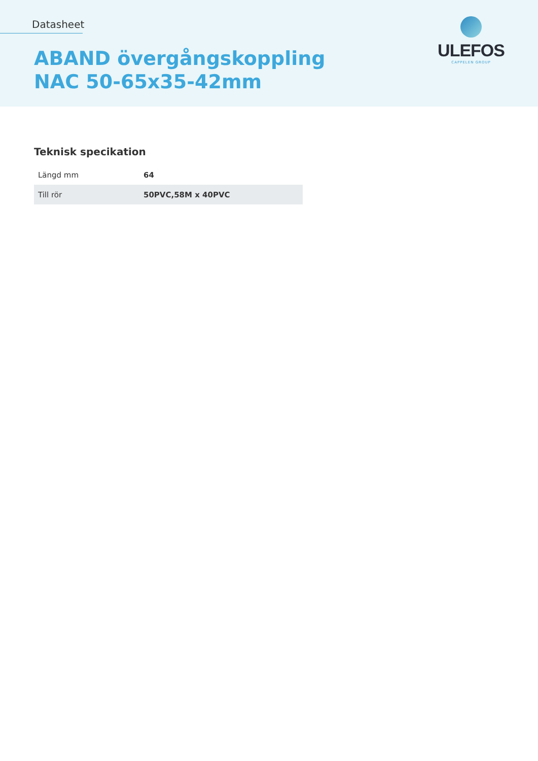Datasheet
ABAND övergångskoppling
NAC 50-65x35-42mm
ULEFOS
CAPPELEN GROUP
Teknisk specikation
| Längd mm | 64 |
| Till rör | 50PVC,58M x 40PVC |